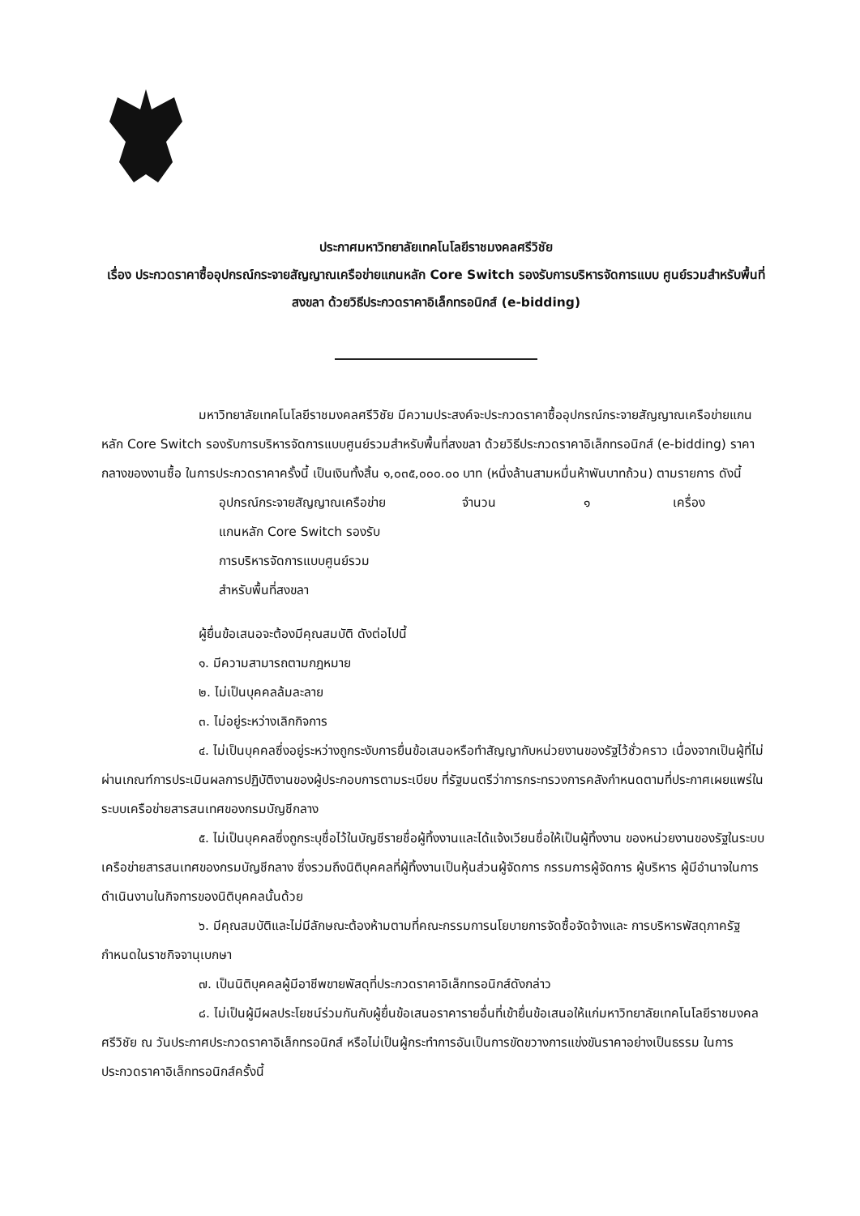ประกาศมหาวิทยาลัยเทคโนโลยีราชมงคลศรีวิชัย
เรื่อง ประกวดราคาซื้ออุปกรณ์กระจายสัญญาณเครือข่ายแกนหลัก Core Switch รองรับการบริหารจัดการแบบ ศูนย์รวมสำหรับพื้นที่สงขลา ด้วยวิธีประกวดราคาอิเล็กทรอนิกส์ (e-bidding)
มหาวิทยาลัยเทคโนโลยีราชมงคลศรีวิชัย มีความประสงค์จะประกวดราคาซื้ออุปกรณ์กระจายสัญญาณเครือข่ายแกนหลัก Core Switch รองรับการบริหารจัดการแบบศูนย์รวมสำหรับพื้นที่สงขลา ด้วยวิธีประกวดราคาอิเล็กทรอนิกส์ (e-bidding) ราคากลางของงานซื้อ ในการประกวดราคาครั้งนี้ เป็นเงินทั้งสิ้น ๑,๐๓๕,๐๐๐.๐๐ บาท (หนึ่งล้านสามหมื่นห้าพันบาทถ้วน) ตามรายการ ดังนี้
อุปกรณ์กระจายสัญญาณเครือข่าย
แกนหลัก Core Switch รองรับ
การบริหารจัดการแบบศูนย์รวม
สำหรับพื้นที่สงขลา
จำนวน ๑ เครื่อง
ผู้ยื่นข้อเสนอจะต้องมีคุณสมบัติ ดังต่อไปนี้
๑. มีความสามารถตามกฎหมาย
๒. ไม่เป็นบุคคลล้มละลาย
๓. ไม่อยู่ระหว่างเลิกกิจการ
๔. ไม่เป็นบุคคลซึ่งอยู่ระหว่างถูกระงับการยื่นข้อเสนอหรือทำสัญญากับหน่วยงานของรัฐไว้ชั่วคราว เนื่องจากเป็นผู้ที่ไม่ผ่านเกณฑ์การประเมินผลการปฏิบัติงานของผู้ประกอบการตามระเบียบ ที่รัฐมนตรีว่าการกระทรวงการคลังกำหนดตามที่ประกาศเผยแพร่ในระบบเครือข่ายสารสนเทศของกรมบัญชีกลาง
๕. ไม่เป็นบุคคลซึ่งถูกระบุชื่อไว้ในบัญชีรายชื่อผู้ทิ้งงานและได้แจ้งเวียนชื่อให้เป็นผู้ทิ้งงาน ของหน่วยงานของรัฐในระบบเครือข่ายสารสนเทศของกรมบัญชีกลาง ซึ่งรวมถึงนิติบุคคลที่ผู้ทิ้งงานเป็นหุ้นส่วนผู้จัดการ กรรมการผู้จัดการ ผู้บริหาร ผู้มีอำนาจในการดำเนินงานในกิจการของนิติบุคคลนั้นด้วย
๖. มีคุณสมบัติและไม่มีลักษณะต้องห้ามตามที่คณะกรรมการนโยบายการจัดซื้อจัดจ้างและ การบริหารพัสดุภาครัฐกำหนดในราชกิจจานุเบกษา
๗. เป็นนิติบุคคลผู้มีอาชีพขายพัสดุที่ประกวดราคาอิเล็กทรอนิกส์ดังกล่าว
๘. ไม่เป็นผู้มีผลประโยชน์ร่วมกันกับผู้ยื่นข้อเสนอราคารายอื่นที่เข้ายื่นข้อเสนอให้แก่มหาวิทยาลัยเทคโนโลยีราชมงคลศรีวิชัย ณ วันประกาศประกวดราคาอิเล็กทรอนิกส์ หรือไม่เป็นผู้กระทำการอันเป็นการขัดขวางการแข่งขันราคาอย่างเป็นธรรม ในการประกวดราคาอิเล็กทรอนิกส์ครั้งนี้